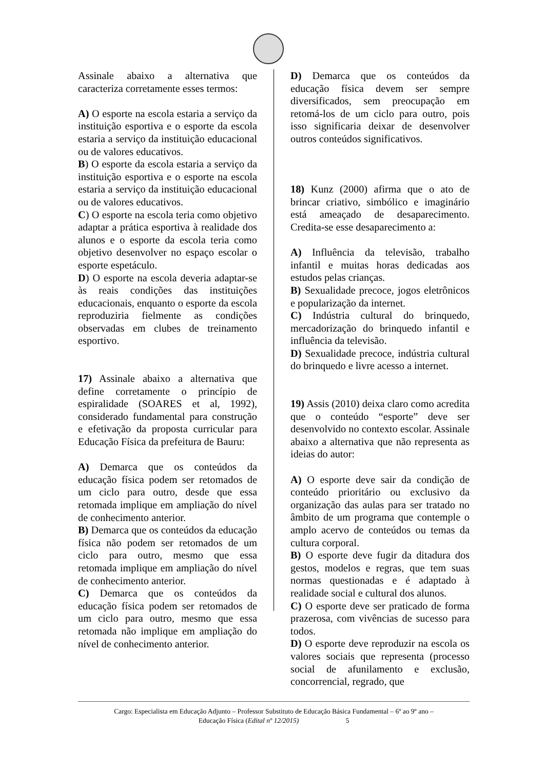Assinale abaixo a alternativa que caracteriza corretamente esses termos:
A) O esporte na escola estaria a serviço da instituição esportiva e o esporte da escola estaria a serviço da instituição educacional ou de valores educativos.
B) O esporte da escola estaria a serviço da instituição esportiva e o esporte na escola estaria a serviço da instituição educacional ou de valores educativos.
C) O esporte na escola teria como objetivo adaptar a prática esportiva à realidade dos alunos e o esporte da escola teria como objetivo desenvolver no espaço escolar o esporte espetáculo.
D) O esporte na escola deveria adaptar-se às reais condições das instituições educacionais, enquanto o esporte da escola reproduziria fielmente as condições observadas em clubes de treinamento esportivo.
17) Assinale abaixo a alternativa que define corretamente o princípio de espiralidade (SOARES et al, 1992), considerado fundamental para construção e efetivação da proposta curricular para Educação Física da prefeitura de Bauru:
A) Demarca que os conteúdos da educação física podem ser retomados de um ciclo para outro, desde que essa retomada implique em ampliação do nível de conhecimento anterior.
B) Demarca que os conteúdos da educação física não podem ser retomados de um ciclo para outro, mesmo que essa retomada implique em ampliação do nível de conhecimento anterior.
C) Demarca que os conteúdos da educação física podem ser retomados de um ciclo para outro, mesmo que essa retomada não implique em ampliação do nível de conhecimento anterior.
D) Demarca que os conteúdos da educação física devem ser sempre diversificados, sem preocupação em retomá-los de um ciclo para outro, pois isso significaria deixar de desenvolver outros conteúdos significativos.
18) Kunz (2000) afirma que o ato de brincar criativo, simbólico e imaginário está ameaçado de desaparecimento. Credita-se esse desaparecimento a:
A) Influência da televisão, trabalho infantil e muitas horas dedicadas aos estudos pelas crianças.
B) Sexualidade precoce, jogos eletrônicos e popularização da internet.
C) Indústria cultural do brinquedo, mercadorização do brinquedo infantil e influência da televisão.
D) Sexualidade precoce, indústria cultural do brinquedo e livre acesso a internet.
19) Assis (2010) deixa claro como acredita que o conteúdo “esporte” deve ser desenvolvido no contexto escolar. Assinale abaixo a alternativa que não representa as ideias do autor:
A) O esporte deve sair da condição de conteúdo prioritário ou exclusivo da organização das aulas para ser tratado no âmbito de um programa que contemple o amplo acervo de conteúdos ou temas da cultura corporal.
B) O esporte deve fugir da ditadura dos gestos, modelos e regras, que tem suas normas questionadas e é adaptado à realidade social e cultural dos alunos.
C) O esporte deve ser praticado de forma prazerosa, com vivências de sucesso para todos.
D) O esporte deve reproduzir na escola os valores sociais que representa (processo social de afunilamento e exclusão, concorrencial, regrado, que
Cargo: Especialista em Educação Adjunto – Professor Substituto de Educação Básica Fundamental – 6º ao 9º ano –
Educação Física (Edital nº 12/2015) 5